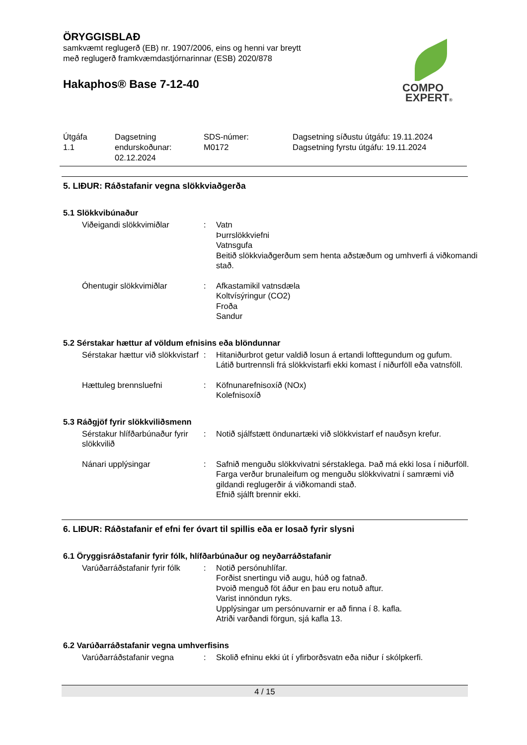ÖRYGGISBLAÐ
samkvæmt reglugerð (EB) nr. 1907/2006, eins og henni var breytt
með reglugerð framkvæmdastjórnarinnar (ESB) 2020/878
Hakaphos® Base 7-12-40
COMPO
EXPERT®
| Útgáfa 1.1 | Dagsetning endurskoðunar: 02.12.2024 | SDS-númer: M0172 | Dagsetning síðustu útgáfu: 19.11.2024 Dagsetning fyrstu útgáfu: 19.11.2024 |
5. LIÐUR: Ráðstafanir vegna slökkviaðgerða
5.1 Slökkvibúnaður
| Viðeigandi slökkvimiðlar | : | Vatn Þurrslökkviefni Vatnsgufa Beitið slökkviaðgerðum sem henta aðstæðum og umhverfi á viðkomandi stað. |
| Óhentugir slökkvimiðlar | : | Afkastamikil vatnsdæla Koltvísýringur (CO2) Froða Sandur |
5.2 Sérstakar hættur af völdum efnisins eða blöndunnar
| Sérstakar hættur við slökkvistarf | : | Hitaniðurbrot getur valdið losun á ertandi lofttegundum og gufum. Látið burtrennsli frá slökkvistarfi ekki komast í niðurföll eða vatnsföll. |
| Hættuleg brennsluefni | : | Köfnunarefnisoxíð (NOx) Kolefnisoxíð |
5.3 Ráðgjöf fyrir slökkviliðsmenn
| Sérstakur hlífðarbúnaður fyrir slökkvilið | : | Notið sjálfstætt öndunartæki við slökkvistarf ef nauðsyn krefur. |
| Nánari upplýsingar | : | Safnið menguðu slökkvivatni sérstaklega. Það má ekki losa í niðurföll. Farga verður brunaleifum og menguðu slökkvivatni í samræmi við gildandi reglugerðir á viðkomandi stað. Efnið sjálft brennir ekki. |
6. LIÐUR: Ráðstafanir ef efni fer óvart til spillis eða er losað fyrir slysni
6.1 Öryggisráðstafanir fyrir fólk, hlífðarbúnaður og neyðarráðstafanir
| Varúðarráðstafanir fyrir fólk | : | Notið persónuhlífar. Forðist snertingu við augu, húð og fatnað. Þvoið menguð föt áður en þau eru notuð aftur. Varist innöndun ryks. Upplýsingar um persónuvarnir er að finna í 8. kafla. Atriði varðandi förgun, sjá kafla 13. |
6.2 Varúðarráðstafanir vegna umhverfisins
| Varúðarráðstafanir vegna | : | Skolið efninu ekki út í yfirborðsvatn eða niður í skólpkerfi. |
4 / 15